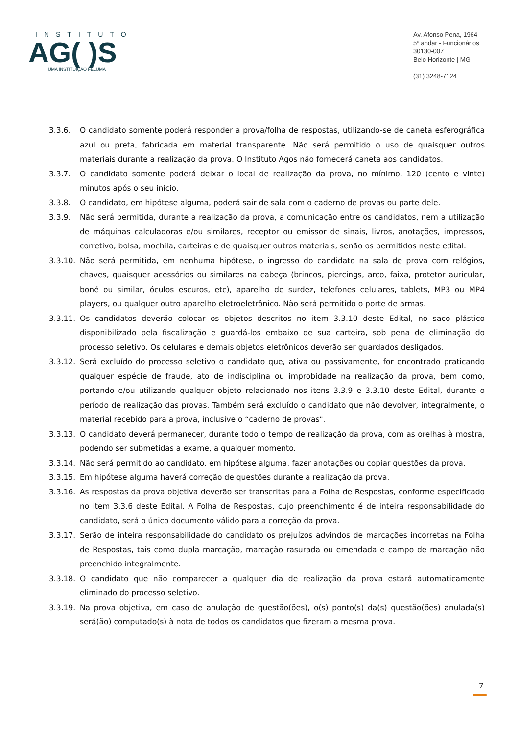INSTITUTO
AG( )S
UMA INSTITUIÇÃO FELUMA
Av. Afonso Pena, 1964
5º andar - Funcionários
30130-007
Belo Horizonte | MG
(31) 3248-7124
3.3.6. O candidato somente poderá responder a prova/folha de respostas, utilizando-se de caneta esferográfica azul ou preta, fabricada em material transparente. Não será permitido o uso de quaisquer outros materiais durante a realização da prova. O Instituto Agos não fornecerá caneta aos candidatos.
3.3.7. O candidato somente poderá deixar o local de realização da prova, no mínimo, 120 (cento e vinte) minutos após o seu início.
3.3.8. O candidato, em hipótese alguma, poderá sair de sala com o caderno de provas ou parte dele.
3.3.9. Não será permitida, durante a realização da prova, a comunicação entre os candidatos, nem a utilização de máquinas calculadoras e/ou similares, receptor ou emissor de sinais, livros, anotações, impressos, corretivo, bolsa, mochila, carteiras e de quaisquer outros materiais, senão os permitidos neste edital.
3.3.10. Não será permitida, em nenhuma hipótese, o ingresso do candidato na sala de prova com relógios, chaves, quaisquer acessórios ou similares na cabeça (brincos, piercings, arco, faixa, protetor auricular, boné ou similar, óculos escuros, etc), aparelho de surdez, telefones celulares, tablets, MP3 ou MP4 players, ou qualquer outro aparelho eletroeletrônico. Não será permitido o porte de armas.
3.3.11. Os candidatos deverão colocar os objetos descritos no item 3.3.10 deste Edital, no saco plástico disponibilizado pela fiscalização e guardá-los embaixo de sua carteira, sob pena de eliminação do processo seletivo. Os celulares e demais objetos eletrônicos deverão ser guardados desligados.
3.3.12. Será excluído do processo seletivo o candidato que, ativa ou passivamente, for encontrado praticando qualquer espécie de fraude, ato de indisciplina ou improbidade na realização da prova, bem como, portando e/ou utilizando qualquer objeto relacionado nos itens 3.3.9 e 3.3.10 deste Edital, durante o período de realização das provas. Também será excluído o candidato que não devolver, integralmente, o material recebido para a prova, inclusive o “caderno de provas".
3.3.13. O candidato deverá permanecer, durante todo o tempo de realização da prova, com as orelhas à mostra, podendo ser submetidas a exame, a qualquer momento.
3.3.14. Não será permitido ao candidato, em hipótese alguma, fazer anotações ou copiar questões da prova.
3.3.15. Em hipótese alguma haverá correção de questões durante a realização da prova.
3.3.16. As respostas da prova objetiva deverão ser transcritas para a Folha de Respostas, conforme especificado no item 3.3.6 deste Edital. A Folha de Respostas, cujo preenchimento é de inteira responsabilidade do candidato, será o único documento válido para a correção da prova.
3.3.17. Serão de inteira responsabilidade do candidato os prejuízos advindos de marcações incorretas na Folha de Respostas, tais como dupla marcação, marcação rasurada ou emendada e campo de marcação não preenchido integralmente.
3.3.18. O candidato que não comparecer a qualquer dia de realização da prova estará automaticamente eliminado do processo seletivo.
3.3.19. Na prova objetiva, em caso de anulação de questão(ões), o(s) ponto(s) da(s) questão(ões) anulada(s) será(ão) computado(s) à nota de todos os candidatos que fizeram a mesma prova.
7